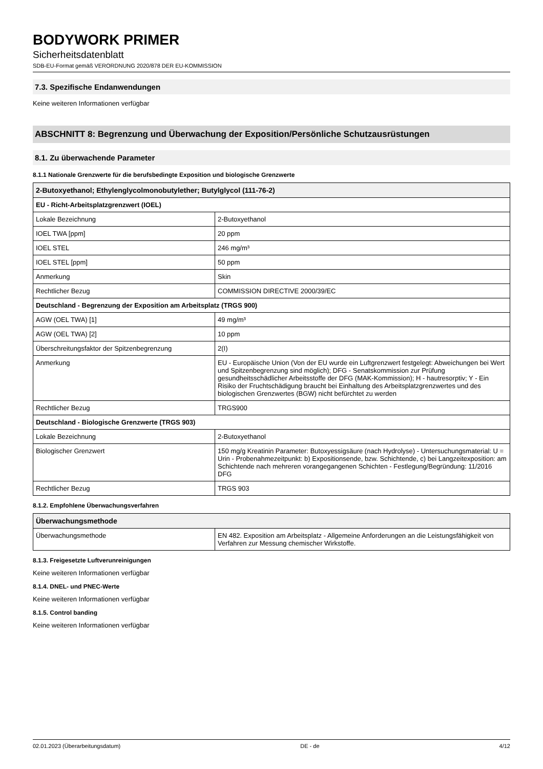BODYWORK PRIMER
Sicherheitsdatenblatt
SDB-EU-Format gemäß VERORDNUNG 2020/878 DER EU-KOMMISSION
7.3. Spezifische Endanwendungen
Keine weiteren Informationen verfügbar
ABSCHNITT 8: Begrenzung und Überwachung der Exposition/Persönliche Schutzausrüstungen
8.1. Zu überwachende Parameter
8.1.1 Nationale Grenzwerte für die berufsbedingte Exposition und biologische Grenzwerte
| 2-Butoxyethanol; Ethylenglycolmonobutylether; Butylglycol (111-76-2) | |
| --- | --- |
| EU - Richt-Arbeitsplatzgrenzwert (IOEL) | |
| Lokale Bezeichnung | 2-Butoxyethanol |
| IOEL TWA [ppm] | 20 ppm |
| IOEL STEL | 246 mg/m³ |
| IOEL STEL [ppm] | 50 ppm |
| Anmerkung | Skin |
| Rechtlicher Bezug | COMMISSION DIRECTIVE 2000/39/EC |
| Deutschland - Begrenzung der Exposition am Arbeitsplatz (TRGS 900) | |
| AGW (OEL TWA) [1] | 49 mg/m³ |
| AGW (OEL TWA) [2] | 10 ppm |
| Überschreitungsfaktor der Spitzenbegrenzung | 2(I) |
| Anmerkung | EU - Europäische Union (Von der EU wurde ein Luftgrenzwert festgelegt: Abweichungen bei Wert und Spitzenbegrenzung sind möglich); DFG - Senatskommission zur Prüfung gesundheitsschädlicher Arbeitsstoffe der DFG (MAK-Kommission); H - hautresorptiv; Y - Ein Risiko der Fruchtschädigung braucht bei Einhaltung des Arbeitsplatzgrenzwertes und des biologischen Grenzwertes (BGW) nicht befürchtet zu werden |
| Rechtlicher Bezug | TRGS900 |
| Deutschland - Biologische Grenzwerte (TRGS 903) | |
| Lokale Bezeichnung | 2-Butoxyethanol |
| Biologischer Grenzwert | 150 mg/g Kreatinin Parameter: Butoxyessigsäure (nach Hydrolyse) - Untersuchungsmaterial: U = Urin - Probenahmezeitpunkt: b) Expositionsende, bzw. Schichtende, c) bei Langzeitexposition: am Schichtende nach mehreren vorangegangenen Schichten - Festlegung/Begründung: 11/2016 DFG |
| Rechtlicher Bezug | TRGS 903 |
8.1.2. Empfohlene Überwachungsverfahren
| Überwachungsmethode | |
| --- | --- |
| Überwachungsmethode | EN 482. Exposition am Arbeitsplatz - Allgemeine Anforderungen an die Leistungsfähigkeit von Verfahren zur Messung chemischer Wirkstoffe. |
8.1.3. Freigesetzte Luftverunreinigungen
Keine weiteren Informationen verfügbar
8.1.4. DNEL- und PNEC-Werte
Keine weiteren Informationen verfügbar
8.1.5. Control banding
Keine weiteren Informationen verfügbar
02.01.2023 (Überarbeitungsdatum) DE - de 4/12